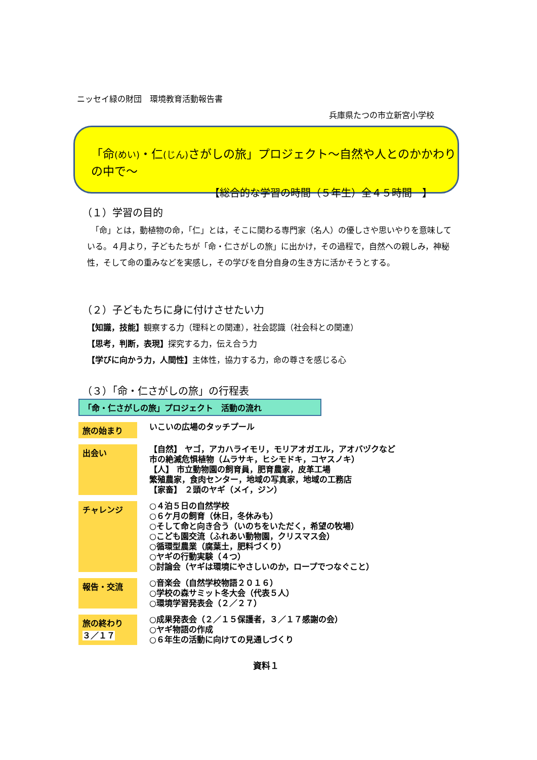ニッセイ緑の財団　環境教育活動報告書
兵庫県たつの市立新宮小学校
「命(めい)・仁(じん) さがしの旅」プロジェクト～自然や人とのかかわりの中で～
【総合的な学習の時間（５年生）全４５時間　】
（１）学習の目的
　「命」とは，動植物の命，「仁」とは，そこに関わる専門家（名人）の優しさや思いやりを意味している。４月より，子どもたちが「命・仁さがしの旅」に出かけ，その過程で，自然への親しみ，神秘性，そして命の重みなどを実感し，その学びを自分自身の生き方に活かそうとする。
（２）子どもたちに身に付けさせたい力
【知識，技能】観察する力（理科との関連），社会認識（社会科との関連）
【思考，判断，表現】探究する力，伝え合う力
【学びに向かう力，人間性】主体性，協力する力，命の尊さを感じる心
（３）「命・仁さがしの旅」の行程表
「命・仁さがしの旅」プロジェクト　活動の流れ
旅の始まり
いこいの広場のタッチプール
出会い
【自然】 ヤゴ，アカハライモリ，モリアオガエル，アオバヅクなど
市の絶滅危惧植物（ムラサキ，ヒシモドキ，コヤスノキ）
【人】 市立動物園の飼育員，肥育農家，皮革工場
繁殖農家，食肉センター，地域の写真家，地域の工務店
【家畜】 ２頭のヤギ（メイ，ジン）
チャレンジ
○４泊５日の自然学校
○６ケ月の飼育（休日，冬休みも）
○そして命と向き合う（いのちをいただく，希望の牧場）
○こども園交流（ふれあい動物園，クリスマス会）
○循環型農業（腐葉土，肥料づくり）
○ヤギの行動実験（４つ）
○討論会（ヤギは環境にやさしいのか，ロープでつなぐこと）
報告・交流
○音楽会（自然学校物語２０１６）
○学校の森サミット冬大会（代表５人）
○環境学習発表会（２／２７）
旅の終わり
３／１７
○成果発表会（２／１５保護者，３／１７感謝の会）
○ヤギ物語の作成
○６年生の活動に向けての見通しづくり
資料１